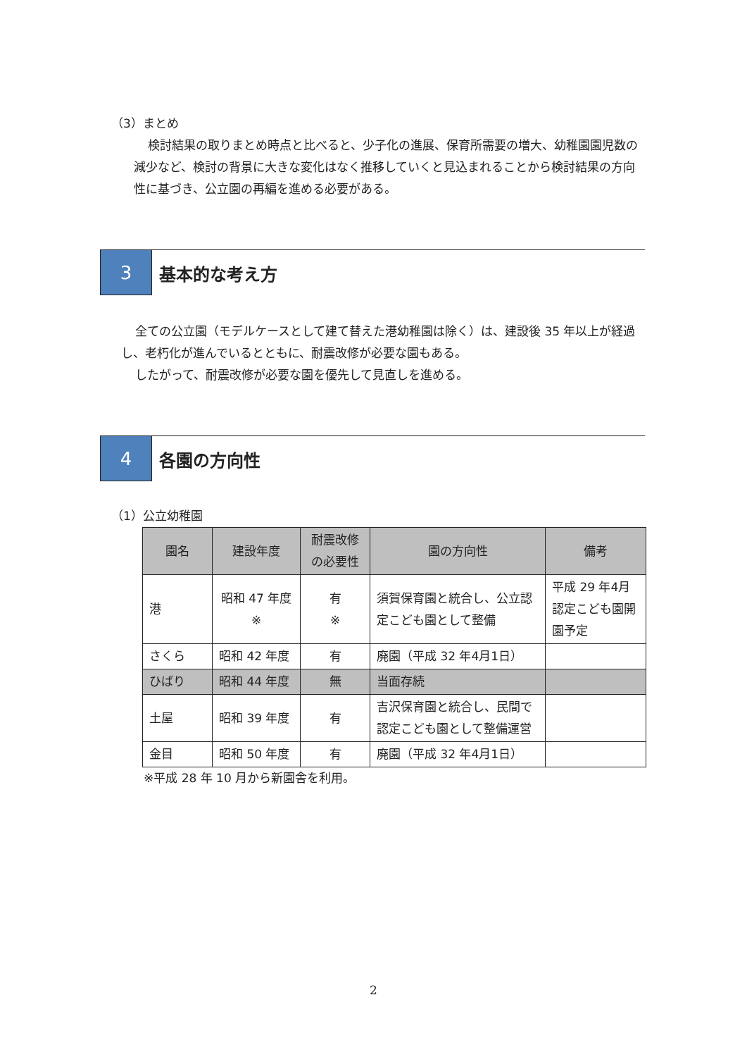（3）まとめ
検討結果の取りまとめ時点と比べると、少子化の進展、保育所需要の増大、幼稚園園児数の減少など、検討の背景に大きな変化はなく推移していくと見込まれることから検討結果の方向性に基づき、公立園の再編を進める必要がある。
3 基本的な考え方
全ての公立園（モデルケースとして建て替えた港幼稚園は除く）は、建設後 35 年以上が経過し、老朽化が進んでいるとともに、耐震改修が必要な園もある。
したがって、耐震改修が必要な園を優先して見直しを進める。
4 各園の方向性
（1）公立幼稚園
| 園名 | 建設年度 | 耐震改修の必要性 | 園の方向性 | 備考 |
| --- | --- | --- | --- | --- |
| 港 | 昭和 47 年度 ※ | 有 ※ | 須賀保育園と統合し、公立認定こども園として整備 | 平成 29 年4月認定こども園開園予定 |
| さくら | 昭和 42 年度 | 有 | 廃園（平成 32 年4月1日） | |
| ひばり | 昭和 44 年度 | 無 | 当面存続 | |
| 土屋 | 昭和 39 年度 | 有 | 吉沢保育園と統合し、民間で認定こども園として整備運営 | |
| 金目 | 昭和 50 年度 | 有 | 廃園（平成 32 年4月1日） | |
※平成 28 年 10 月から新園舎を利用。
2